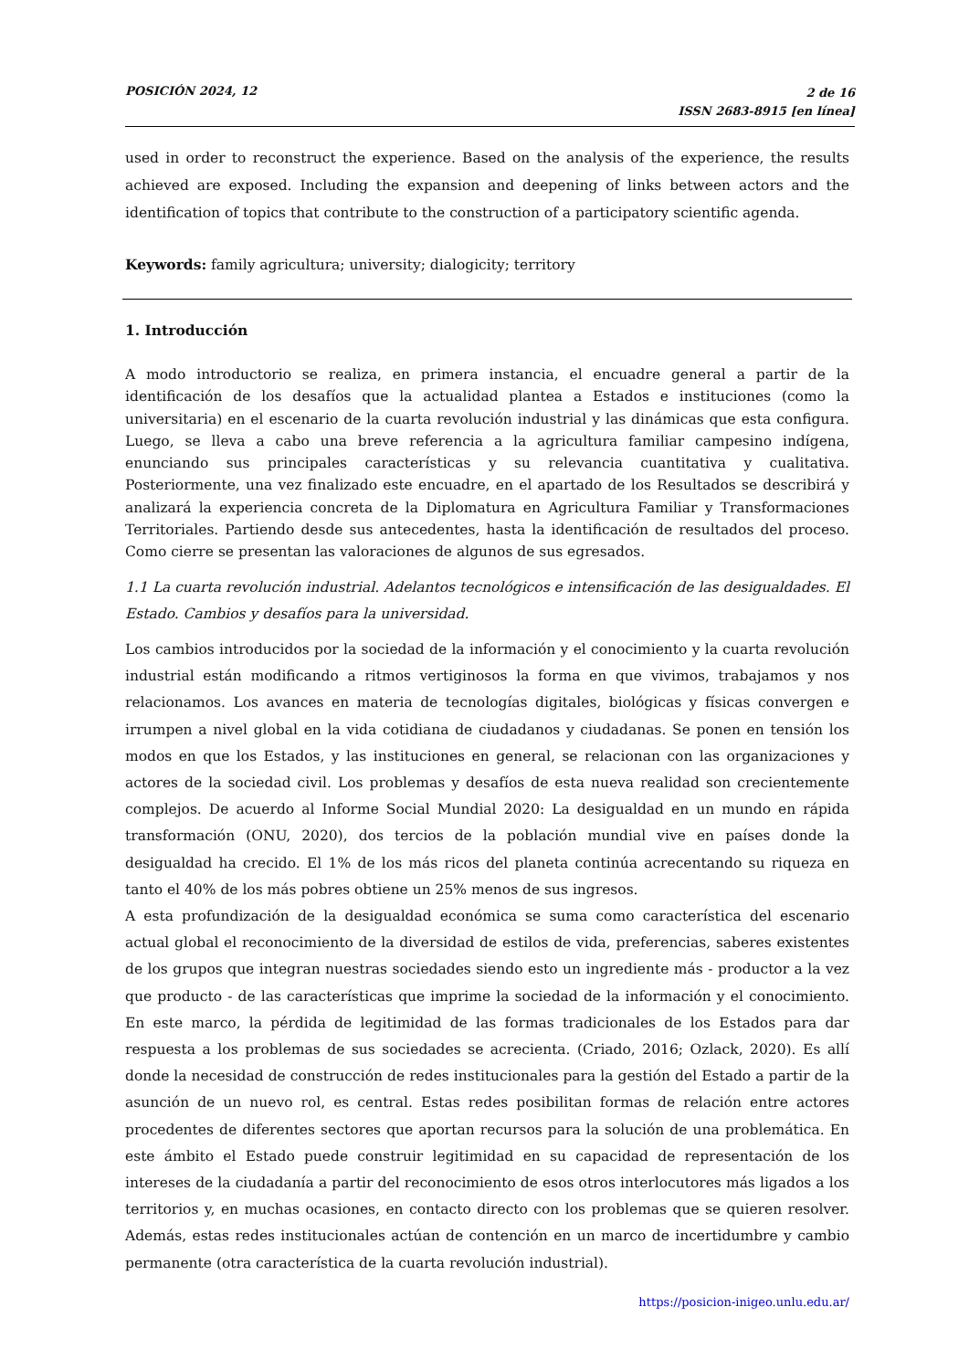POSICIÓN 2024, 12
2 de 16
ISSN 2683-8915 [en línea]
used in order to reconstruct the experience. Based on the analysis of the experience, the results achieved are exposed. Including the expansion and deepening of links between actors and the identification of topics that contribute to the construction of a participatory scientific agenda.
Keywords: family agricultura; university; dialogicity; territory
1. Introducción
A modo introductorio se realiza, en primera instancia, el encuadre general a partir de la identificación de los desafíos que la actualidad plantea a Estados e instituciones (como la universitaria) en el escenario de la cuarta revolución industrial y las dinámicas que esta configura. Luego, se lleva a cabo una breve referencia a la agricultura familiar campesino indígena, enunciando sus principales características y su relevancia cuantitativa y cualitativa. Posteriormente, una vez finalizado este encuadre, en el apartado de los Resultados se describirá y analizará la experiencia concreta de la Diplomatura en Agricultura Familiar y Transformaciones Territoriales. Partiendo desde sus antecedentes, hasta la identificación de resultados del proceso. Como cierre se presentan las valoraciones de algunos de sus egresados.
1.1 La cuarta revolución industrial. Adelantos tecnológicos e intensificación de las desigualdades. El Estado. Cambios y desafíos para la universidad.
Los cambios introducidos por la sociedad de la información y el conocimiento y la cuarta revolución industrial están modificando a ritmos vertiginosos la forma en que vivimos, trabajamos y nos relacionamos. Los avances en materia de tecnologías digitales, biológicas y físicas convergen e irrumpen a nivel global en la vida cotidiana de ciudadanos y ciudadanas. Se ponen en tensión los modos en que los Estados, y las instituciones en general, se relacionan con las organizaciones y actores de la sociedad civil. Los problemas y desafíos de esta nueva realidad son crecientemente complejos. De acuerdo al Informe Social Mundial 2020: La desigualdad en un mundo en rápida transformación (ONU, 2020), dos tercios de la población mundial vive en países donde la desigualdad ha crecido. El 1% de los más ricos del planeta continúa acrecentando su riqueza en tanto el 40% de los más pobres obtiene un 25% menos de sus ingresos.
A esta profundización de la desigualdad económica se suma como característica del escenario actual global el reconocimiento de la diversidad de estilos de vida, preferencias, saberes existentes de los grupos que integran nuestras sociedades siendo esto un ingrediente más - productor a la vez que producto - de las características que imprime la sociedad de la información y el conocimiento. En este marco, la pérdida de legitimidad de las formas tradicionales de los Estados para dar respuesta a los problemas de sus sociedades se acrecienta. (Criado, 2016; Ozlack, 2020). Es allí donde la necesidad de construcción de redes institucionales para la gestión del Estado a partir de la asunción de un nuevo rol, es central. Estas redes posibilitan formas de relación entre actores procedentes de diferentes sectores que aportan recursos para la solución de una problemática. En este ámbito el Estado puede construir legitimidad en su capacidad de representación de los intereses de la ciudadanía a partir del reconocimiento de esos otros interlocutores más ligados a los territorios y, en muchas ocasiones, en contacto directo con los problemas que se quieren resolver. Además, estas redes institucionales actúan de contención en un marco de incertidumbre y cambio permanente (otra característica de la cuarta revolución industrial).
https://posicion-inigeo.unlu.edu.ar/